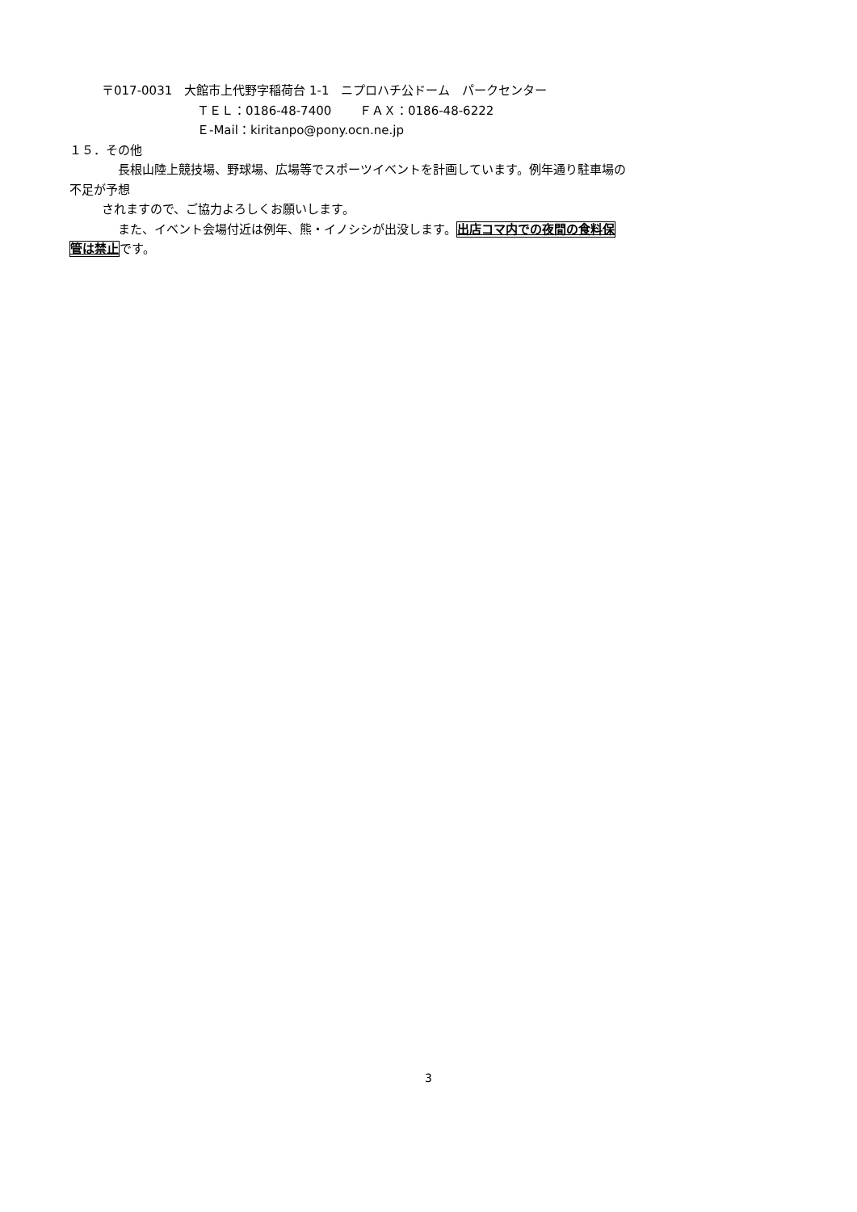〒017-0031　大館市上代野字稲荷台 1-1　ニプロハチ公ドーム　パークセンター
ＴＥＬ：0186-48-7400　　 ＦＡＸ：0186-48-6222
Ｅ-Mail：kiritanpo@pony.ocn.ne.jp
１５．その他
長根山陸上競技場、野球場、広場等でスポーツイベントを計画しています。例年通り駐車場の
不足が予想
されますので、ご協力よろしくお願いします。
また、イベント会場付近は例年、熊・イノシシが出没します。出店コマ内での夜間の食料保
管は禁止です。
3